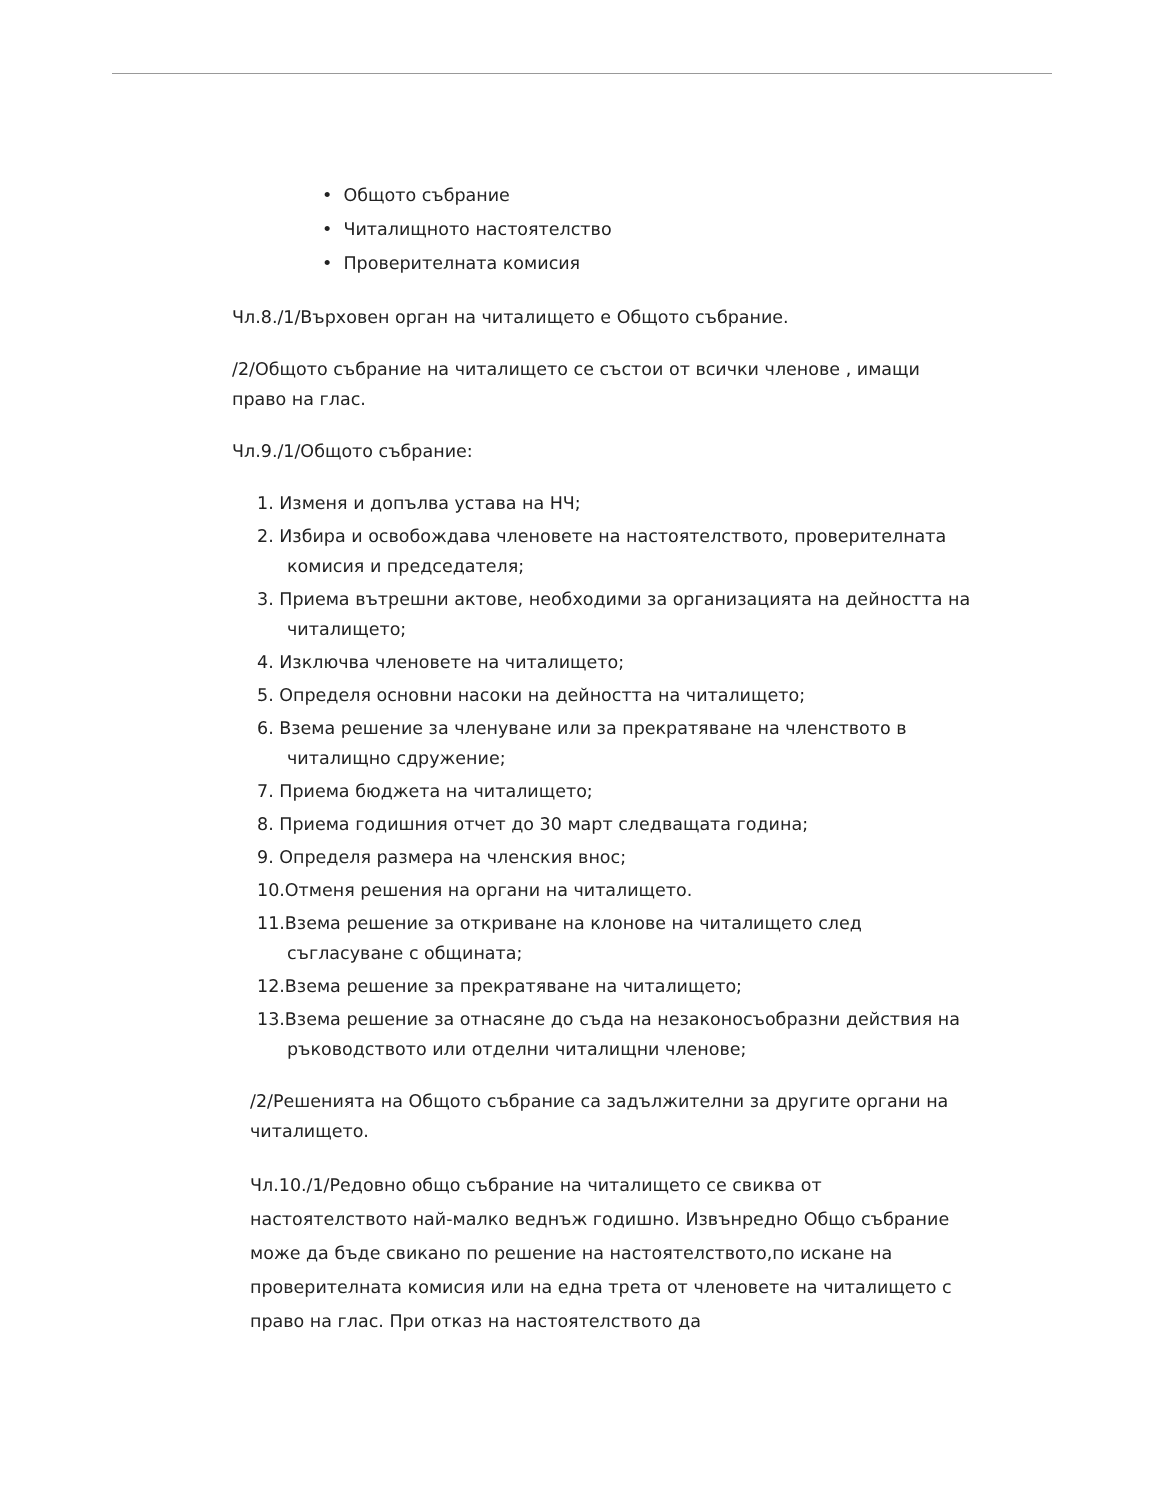• Общото събрание
• Читалищното настоятелство
• Проверителната комисия
Чл.8./1/Върховен орган на читалището е Общото събрание.
/2/Общото събрание на читалището се състои от всички членове , имащи право на глас.
Чл.9./1/Общото събрание:
1. Изменя и допълва устава на НЧ;
2. Избира и освобождава членовете на настоятелството, проверителната комисия и председателя;
3. Приема вътрешни актове, необходими за организацията на дейността на читалището;
4. Изключва членовете на читалището;
5. Определя основни насоки на дейността на читалището;
6. Взема решение за членуване или за прекратяване на членството в читалищно сдружение;
7. Приема бюджета на читалището;
8. Приема годишния отчет до 30 март следващата година;
9. Определя размера на членския внос;
10.Отменя решения на органи на читалището.
11.Взема решение за откриване на клонове на читалището след съгласуване с общината;
12.Взема решение за прекратяване на читалището;
13.Взема решение за отнасяне до съда на незаконосъобразни действия на ръководството или отделни читалищни членове;
/2/Решенията на Общото събрание са задължителни за другите органи на читалището.
Чл.10./1/Редовно общо събрание на читалището се свиква от настоятелството най-малко веднъж годишно. Извънредно Общо събрание може да бъде свикано по решение на настоятелството,по искане на проверителната комисия или на една трета от членовете на читалището с право на глас. При отказ на настоятелството да